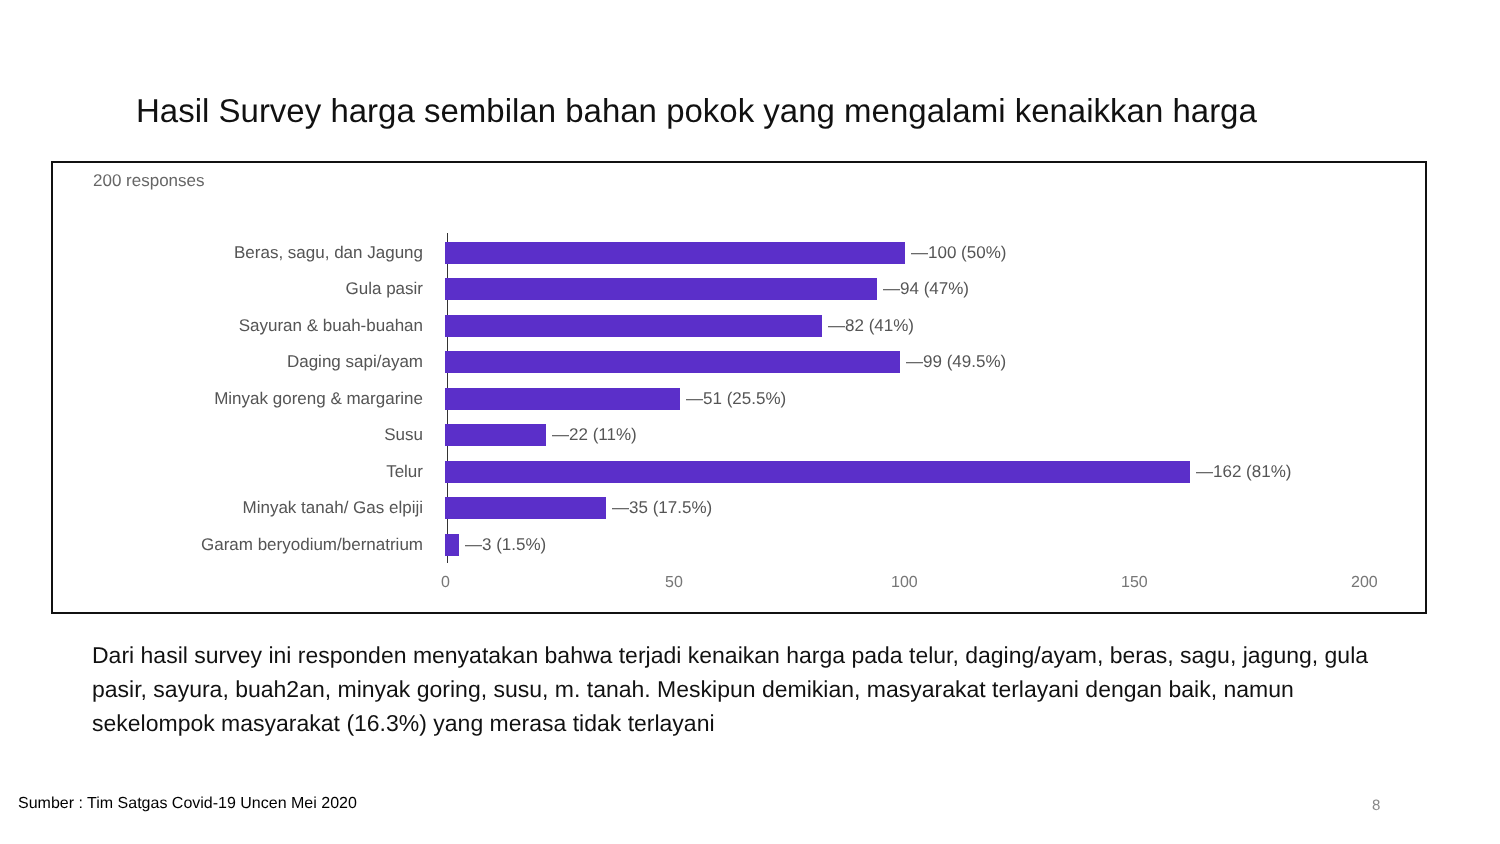Hasil Survey harga sembilan bahan pokok yang mengalami kenaikkan harga
200 responses
Beras, sagu, dan Jagung —100 (50%)
Gula pasir —94 (47%)
Sayuran & buah-buahan —82 (41%)
Daging sapi/ayam —99 (49.5%)
Minyak goreng & margarine —51 (25.5%)
Susu —22 (11%)
Telur —162 (81%)
Minyak tanah/ Gas elpiji —35 (17.5%)
Garam beryodium/bernatrium —3 (1.5%)
0 50 100 150 200
Dari hasil survey ini responden menyatakan bahwa terjadi kenaikan harga pada telur, daging/ayam, beras, sagu, jagung, gula pasir, sayura, buah2an, minyak goring, susu, m. tanah. Meskipun demikian, masyarakat terlayani dengan baik, namun sekelompok masyarakat (16.3%) yang merasa tidak terlayani
Sumber : Tim Satgas Covid-19 Uncen Mei 2020
8